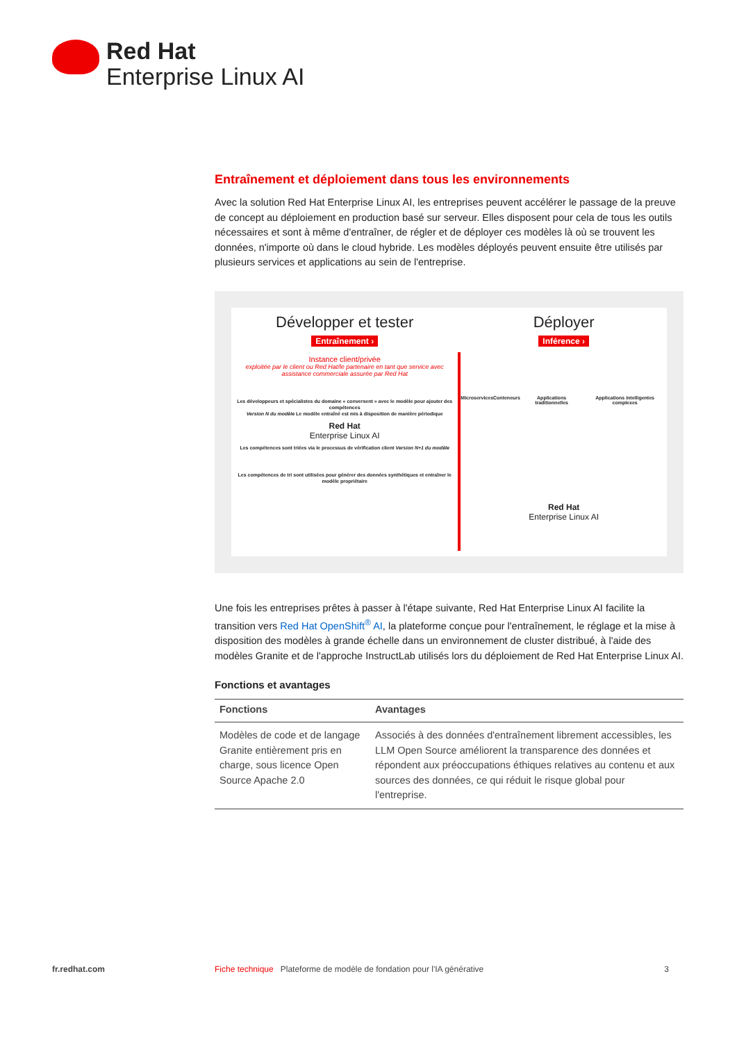Red Hat
Enterprise Linux AI
Entraînement et déploiement dans tous les environnements
Avec la solution Red Hat Enterprise Linux AI, les entreprises peuvent accélérer le passage de la preuve de concept au déploiement en production basé sur serveur. Elles disposent pour cela de tous les outils nécessaires et sont à même d'entraîner, de régler et de déployer ces modèles là où se trouvent les données, n'importe où dans le cloud hybride. Les modèles déployés peuvent ensuite être utilisés par plusieurs services et applications au sein de l'entreprise.
Développer et tester
Entraînement ›
Instance client/privée
exploitée par le client ou Red Hat/le partenaire en tant que service avec assistance commerciale assurée par Red Hat
Les développeurs et spécialistes du domaine « conversent » avec le modèle pour ajouter des compétences
Version N du modèle Le modèle entraîné est mis à disposition de manière périodique
Red Hat
Enterprise Linux AI
Les compétences sont triées via le processus de vérification client Version N+1 du modèle
Les compétences de tri sont utilisées pour générer des données synthétiques et entraîner le modèle propriétaire
Déployer
Inférence ›
Microservices Conteneurs Applications traditionnelles Applications intelligentes complexes
Red Hat
Enterprise Linux AI
Une fois les entreprises prêtes à passer à l'étape suivante, Red Hat Enterprise Linux AI facilite la transition vers Red Hat OpenShift<sup>®</sup> AI, la plateforme conçue pour l'entraînement, le réglage et la mise à disposition des modèles à grande échelle dans un environnement de cluster distribué, à l'aide des modèles Granite et de l'approche InstructLab utilisés lors du déploiement de Red Hat Enterprise Linux AI.
Fonctions et avantages
| Fonctions | Avantages |
| --- | --- |
| Modèles de code et de langage Granite entièrement pris en charge, sous licence Open Source Apache 2.0 | Associés à des données d'entraînement librement accessibles, les LLM Open Source améliorent la transparence des données et répondent aux préoccupations éthiques relatives au contenu et aux sources des données, ce qui réduit le risque global pour l'entreprise. |
fr.redhat.com Fiche technique Plateforme de modèle de fondation pour l'IA générative 3